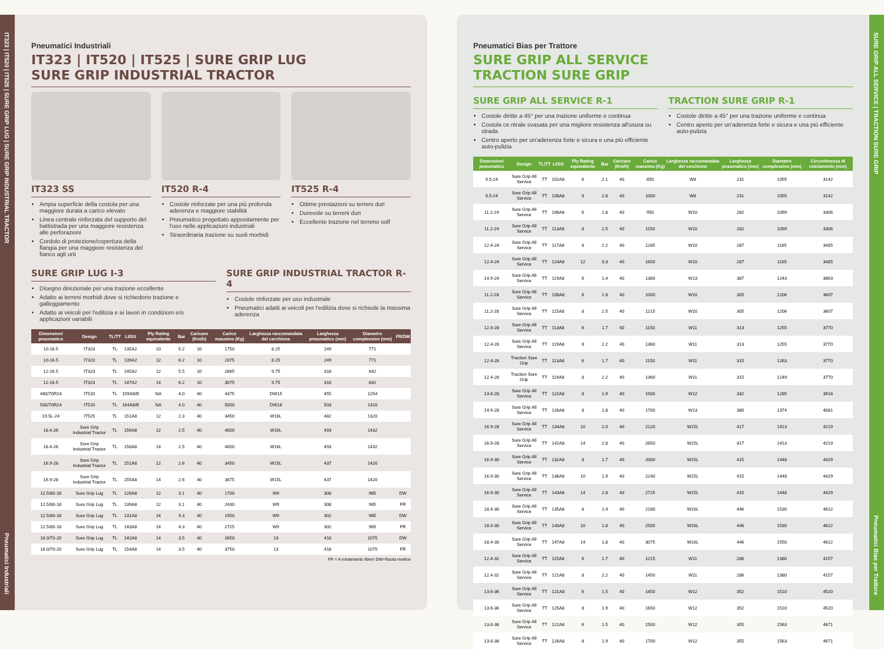IT323 | IT520 | IT525 | SURE GRIP LUG | SURE GRIP INDUSTRIAL TRACTOR
Pneumatici Industriali
Pneumatici Industriali
IT323 | IT520 | IT525 | SURE GRIP LUG
SURE GRIP INDUSTRIAL TRACTOR
IT323 SS
Ampia superficie della costola per una maggiore durata a carico elevato
Linea centrale rinforzata del supporto del battistrada per una maggiore resistenza alle perforazioni
Cordolo di protezione/copertura della flangia per una maggiore resistenza del fianco agli urti
IT520 R-4
Costole rinforzate per una più profonda aderenza e maggiore stabilità
Pneumatico progettato appositamente per l'uso nelle applicazioni industriali
Straordinaria trazione su suoli morbidi
IT525 R-4
Ottime prestazioni su terreni duri
Durevole su terreni duri
Eccellente trazione nel terreno solf
SURE GRIP LUG I-3
Disegno direzionale per una trazione eccellente
Adatto ai terreni morbidi dove si richiedono trazione e galleggiamento
Adatto ai veicoli per l'edilizia e ai lavori in condizioni e/o applicazioni variabili
SURE GRIP INDUSTRIAL TRACTOR R-4
Costole rinforzate per uso industriale
Pneumatici adatti ai veicoli per l'edilizia dove si richiede la massima aderenza
| Dimensioni pneumatico | Design | TL/TT | LI/SS | Ply Rating equivalente | Bar | Caricare (Km/h) | Carico massimo (Kg) | Larghezza raccomandata del cerchione | Larghezza pneumatico (mm) | Diametro complessivo (mm) | FR/DW |
| --- | --- | --- | --- | --- | --- | --- | --- | --- | --- | --- | --- |
| 10-16.5 | IT323 | TL | 135A2 | 10 | 5.2 | 10 | 1750 | 8.25 | 249 | 771 | |
| 10-16.5 | IT323 | TL | 139A2 | 12 | 6.2 | 10 | 2375 | 8.25 | 249 | 771 | |
| 12-16.5 | IT323 | TL | 145A2 | 12 | 5.5 | 10 | 2865 | 9.75 | 318 | 842 | |
| 12-16.5 | IT323 | TL | 147A2 | 14 | 6.2 | 10 | 3075 | 9.75 | 318 | 842 | |
| 460/70R24 | IT520 | TL | 159A8/B | NA | 4.0 | 40 | 4375 | DW15 | 455 | 1254 | |
| 500/70R24 | IT520 | TL | 164A8/B | NA | 4.0 | 40 | 5000 | DW16 | 503 | 1310 | |
| 19.5L-24 | IT525 | TL | 151A8 | 12 | 2.3 | 40 | 3450 | W16L | 482 | 1320 | |
| 18.4-26 | Sure Grip Industrial Tractor | TL | 156A8 | 12 | 2.5 | 40 | 4000 | W16L | 493 | 1432 | |
| 18.4-26 | Sure Grip Industrial Tractor | TL | 158A8 | 14 | 2.5 | 40 | 4000 | W16L | 493 | 1432 | |
| 16.9-28 | Sure Grip Industrial Tractor | TL | 151A8 | 12 | 2.6 | 40 | 3450 | W15L | 437 | 1420 | |
| 16.9-28 | Sure Grip Industrial Tractor | TL | 155A8 | 14 | 2.6 | 40 | 3875 | W15L | 437 | 1420 | |
| 12.5/80-18 | Sure Grip Lug | TL | 126A8 | 12 | 3.1 | 40 | 1700 | W9 | 308 | 965 | DW |
| 12.5/80-18 | Sure Grip Lug | TL | 139A8 | 12 | 3.1 | 40 | 2430 | W9 | 308 | 965 | FR |
| 12.5/80-18 | Sure Grip Lug | TL | 131A8 | 14 | 4.3 | 40 | 1950 | W9 | 302 | 965 | DW |
| 12.5/80-18 | Sure Grip Lug | TL | 143A8 | 14 | 4.3 | 40 | 2725 | W9 | 302 | 965 | FR |
| 16.0/70-20 | Sure Grip Lug | TL | 142A8 | 14 | 3.5 | 40 | 2650 | 13 | 418 | 1075 | DW |
| 16.0/70-20 | Sure Grip Lug | TL | 154A8 | 14 | 3.5 | 40 | 3750 | 13 | 418 | 1075 | FR |
FR = A rotolamento libero DW=Ruota mortice
Pneumatici Bias per Trattore
SURE GRIP ALL SERVICE
TRACTION SURE GRIP
SURE GRIP ALL SERVICE R-1
Costole diritte a 45° per una trazione uniforme e continua
Costola ce ntrale svasata per una migliore resistenza all'usura su strada
Centro aperto per un'aderenza forte e sicura e una più efficiente auto-pulizia
TRACTION SURE GRIP R-1
Costole diritte a 45° per una trazione uniforme e continua
Centro aperto per un'aderenza forte e sicura e una più efficiente auto-pulizia
| Dimensioni pneumatico | Design | TL/TT | LI/SS | Ply Rating equivalente | Bar | Caricare (Km/h) | Carico massimo (Kg) | Larghezza raccomandata del cerchione | Larghezza pneumatico (mm) | Diametro complessivo (mm) | Circonferenza di rotolamento (mm) |
| --- | --- | --- | --- | --- | --- | --- | --- | --- | --- | --- | --- |
| 9.5-24 | Sure Grip All Service | TT | 102A8 | 6 | 2.1 | 40 | 850 | W8 | 231 | 1055 | 3142 |
| 9.5-24 | Sure Grip All Service | TT | 108A8 | 8 | 2.8 | 40 | 1000 | W8 | 231 | 1055 | 3142 |
| 11.2-24 | Sure Grip All Service | TT | 106A8 | 6 | 1.8 | 40 | 950 | W10 | 282 | 1099 | 3306 |
| 11.2-24 | Sure Grip All Service | TT | 113A8 | 8 | 2.5 | 40 | 1150 | W10 | 282 | 1099 | 3306 |
| 12.4-24 | Sure Grip All Service | TT | 117A8 | 8 | 2.2 | 40 | 1285 | W10 | 287 | 1165 | 3485 |
| 12.4-24 | Sure Grip All Service | TT | 124A8 | 12 | 3.3 | 40 | 1600 | W10 | 287 | 1165 | 3485 |
| 14.9-24 | Sure Grip All Service | TT | 119A8 | 6 | 1.4 | 40 | 1360 | W13 | 387 | 1243 | 3863 |
| 11.2-28 | Sure Grip All Service | TT | 108A8 | 6 | 1.8 | 40 | 1000 | W10 | 305 | 1206 | 3607 |
| 11.2-28 | Sure Grip All Service | TT | 115A8 | 8 | 2.5 | 40 | 1215 | W10 | 305 | 1206 | 3607 |
| 12.4-28 | Sure Grip All Service | TT | 113A8 | 6 | 1.7 | 40 | 1150 | W11 | 313 | 1255 | 3770 |
| 12.4-28 | Sure Grip All Service | TT | 119A8 | 8 | 2.2 | 40 | 1360 | W11 | 313 | 1255 | 3770 |
| 12.4-28 | Traction Sure Grip | TT | 113A8 | 6 | 1.7 | 40 | 1150 | W11 | 315 | 1263 | 3770 |
| 12.4-28 | Traction Sure Grip | TT | 119A8 | 8 | 2.2 | 40 | 1360 | W11 | 315 | 1249 | 3770 |
| 13.6-28 | Sure Grip All Service | TT | 122A8 | 8 | 1.9 | 40 | 1500 | W12 | 332 | 1285 | 3918 |
| 14.9-28 | Sure Grip All Service | TT | 126A8 | 8 | 1.8 | 40 | 1700 | W13 | 380 | 1374 | 4081 |
| 16.9-28 | Sure Grip All Service | TT | 134A8 | 10 | 2.0 | 40 | 2120 | W15L | 417 | 1413 | 4219 |
| 16.9-28 | Sure Grip All Service | TT | 142A8 | 14 | 2.8 | 40 | 2650 | W15L | 417 | 1413 | 4219 |
| 16.9-30 | Sure Grip All Service | TT | 132A8 | 8 | 1.7 | 40 | 2000 | W15L | 415 | 1448 | 4429 |
| 16.9-30 | Sure Grip All Service | TT | 136A8 | 10 | 1.9 | 40 | 2240 | W15L | 415 | 1448 | 4429 |
| 16.9-30 | Sure Grip All Service | TT | 143A8 | 14 | 2.8 | 40 | 2725 | W15L | 415 | 1448 | 4429 |
| 18.4-30 | Sure Grip All Service | TT | 135A8 | 8 | 1.4 | 40 | 2180 | W16L | 446 | 1530 | 4622 |
| 18.4-30 | Sure Grip All Service | TT | 140A8 | 10 | 1.8 | 40 | 2500 | W16L | 446 | 1530 | 4622 |
| 18.4-30 | Sure Grip All Service | TT | 147A8 | 14 | 1.8 | 40 | 3075 | W16L | 446 | 1550 | 4622 |
| 12.4-32 | Sure Grip All Service | TT | 115A8 | 6 | 1.7 | 40 | 1215 | W11 | 286 | 1380 | 4157 |
| 12.4-32 | Sure Grip All Service | TT | 121A8 | 8 | 2.2 | 40 | 1450 | W11 | 286 | 1380 | 4157 |
| 13.6-36 | Sure Grip All Service | TT | 121A8 | 6 | 1.5 | 40 | 1450 | W12 | 352 | 1510 | 4520 |
| 13.6-36 | Sure Grip All Service | TT | 125A8 | 8 | 1.9 | 40 | 1650 | W12 | 352 | 1510 | 4520 |
| 13.6-38 | Sure Grip All Service | TT | 122A8 | 6 | 1.5 | 40 | 1500 | W12 | 355 | 1563 | 4671 |
| 13.6-38 | Sure Grip All Service | TT | 126A8 | 8 | 1.9 | 40 | 1700 | W12 | 355 | 1563 | 4671 |
SURE GRIP ALL SERVICE | TRACTION SURE GRIP
Pneumatici Bias per Trattore